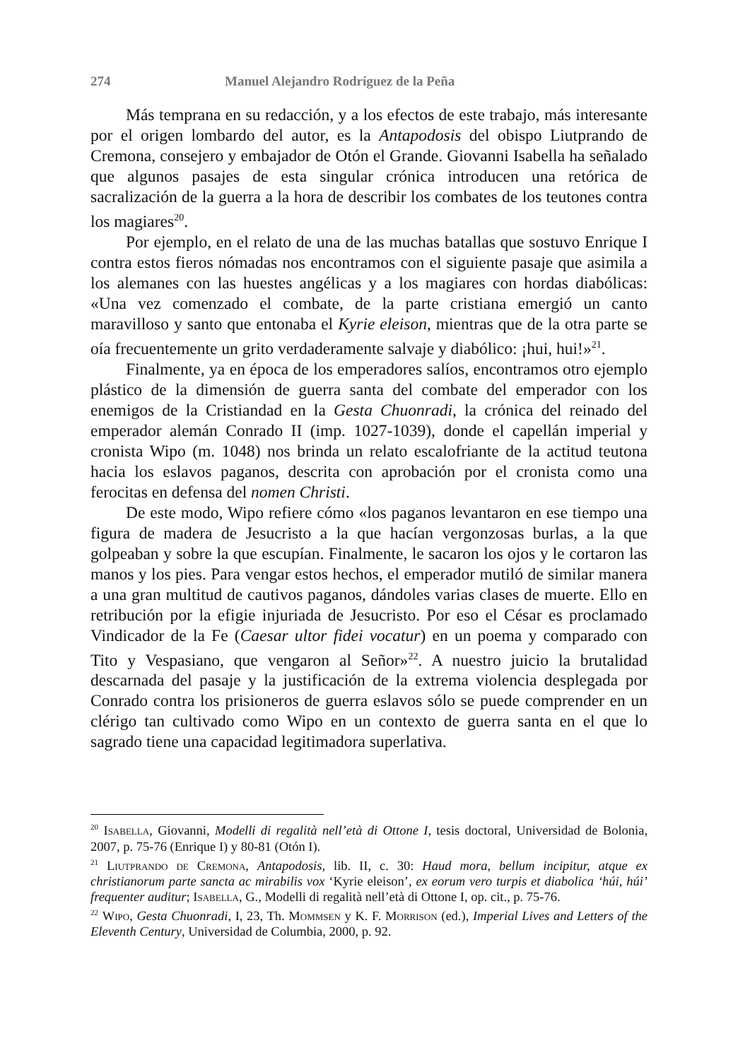274 Manuel Alejandro Rodríguez de la Peña
Más temprana en su redacción, y a los efectos de este trabajo, más interesante por el origen lombardo del autor, es la Antapodosis del obispo Liutprando de Cremona, consejero y embajador de Otón el Grande. Giovanni Isabella ha señalado que algunos pasajes de esta singular crónica introducen una retórica de sacralización de la guerra a la hora de describir los combates de los teutones contra los magiares<sup>20</sup>.
Por ejemplo, en el relato de una de las muchas batallas que sostuvo Enrique I contra estos fieros nómadas nos encontramos con el siguiente pasaje que asimila a los alemanes con las huestes angélicas y a los magiares con hordas diabólicas: «Una vez comenzado el combate, de la parte cristiana emergió un canto maravilloso y santo que entonaba el Kyrie eleison, mientras que de la otra parte se oía frecuentemente un grito verdaderamente salvaje y diabólico: ¡hui, hui!»<sup>21</sup>.
Finalmente, ya en época de los emperadores salíos, encontramos otro ejemplo plástico de la dimensión de guerra santa del combate del emperador con los enemigos de la Cristiandad en la Gesta Chuonradi, la crónica del reinado del emperador alemán Conrado II (imp. 1027-1039), donde el capellán imperial y cronista Wipo (m. 1048) nos brinda un relato escalofriante de la actitud teutona hacia los eslavos paganos, descrita con aprobación por el cronista como una ferocitas en defensa del nomen Christi.
De este modo, Wipo refiere cómo «los paganos levantaron en ese tiempo una figura de madera de Jesucristo a la que hacían vergonzosas burlas, a la que golpeaban y sobre la que escupían. Finalmente, le sacaron los ojos y le cortaron las manos y los pies. Para vengar estos hechos, el emperador mutiló de similar manera a una gran multitud de cautivos paganos, dándoles varias clases de muerte. Ello en retribución por la efigie injuriada de Jesucristo. Por eso el César es proclamado Vindicador de la Fe (Caesar ultor fidei vocatur) en un poema y comparado con Tito y Vespasiano, que vengaron al Señor»<sup>22</sup>. A nuestro juicio la brutalidad descarnada del pasaje y la justificación de la extrema violencia desplegada por Conrado contra los prisioneros de guerra eslavos sólo se puede comprender en un clérigo tan cultivado como Wipo en un contexto de guerra santa en el que lo sagrado tiene una capacidad legitimadora superlativa.
<sup>20</sup> Isabella, Giovanni, Modelli di regalità nell’età di Ottone I, tesis doctoral, Universidad de Bolonia, 2007, p. 75-76 (Enrique I) y 80-81 (Otón I).
<sup>21</sup> Liutprando de Cremona, Antapodosis, lib. II, c. 30: Haud mora, bellum incipitur, atque ex christianorum parte sancta ac mirabilis vox ‘Kyrie eleison’, ex eorum vero turpis et diabolica ‘húi, húi’ frequenter auditur; Isabella, G., Modelli di regalità nell’età di Ottone I, op. cit., p. 75-76.
<sup>22</sup> Wipo, Gesta Chuonradi, I, 23, Th. Mommsen y K. F. Morrison (ed.), Imperial Lives and Letters of the Eleventh Century, Universidad de Columbia, 2000, p. 92.